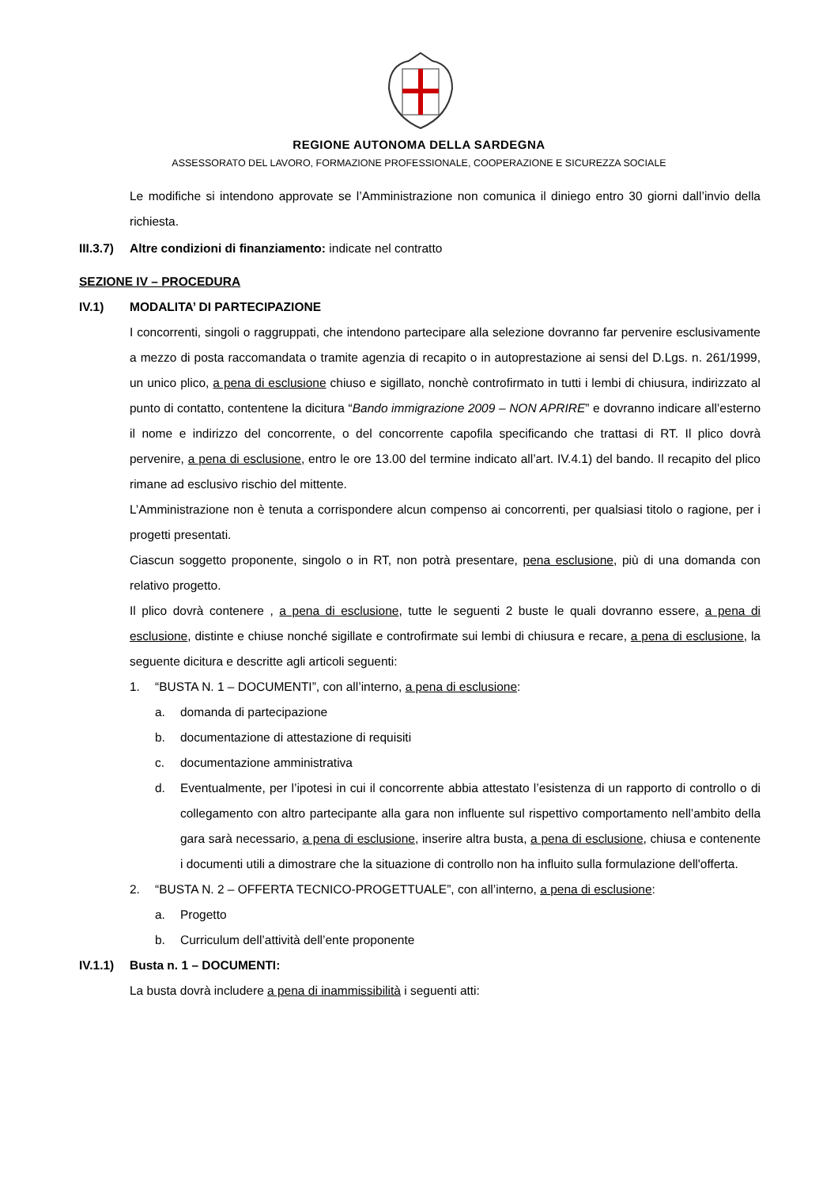REGIONE AUTONOMA DELLA SARDEGNA
ASSESSORATO DEL LAVORO, FORMAZIONE PROFESSIONALE, COOPERAZIONE E SICUREZZA SOCIALE
Le modifiche si intendono approvate se l’Amministrazione non comunica il diniego entro 30 giorni dall’invio della richiesta.
III.3.7) Altre condizioni di finanziamento: indicate nel contratto
SEZIONE IV – PROCEDURA
IV.1) MODALITA’ DI PARTECIPAZIONE
I concorrenti, singoli o raggruppati, che intendono partecipare alla selezione dovranno far pervenire esclusivamente a mezzo di posta raccomandata o tramite agenzia di recapito o in autoprestazione ai sensi del D.Lgs. n. 261/1999, un unico plico, a pena di esclusione chiuso e sigillato, nonchè controfirmato in tutti i lembi di chiusura, indirizzato al punto di contatto, contentene la dicitura “Bando immigrazione 2009 – NON APRIRE” e dovranno indicare all’esterno il nome e indirizzo del concorrente, o del concorrente capofila specificando che trattasi di RT. Il plico dovrà pervenire, a pena di esclusione, entro le ore 13.00 del termine indicato all’art. IV.4.1) del bando. Il recapito del plico rimane ad esclusivo rischio del mittente.
L’Amministrazione non è tenuta a corrispondere alcun compenso ai concorrenti, per qualsiasi titolo o ragione, per i progetti presentati.
Ciascun soggetto proponente, singolo o in RT, non potrà presentare, pena esclusione, più di una domanda con relativo progetto.
Il plico dovrà contenere , a pena di esclusione, tutte le seguenti 2 buste le quali dovranno essere, a pena di esclusione, distinte e chiuse nonché sigillate e controfirmate sui lembi di chiusura e recare, a pena di esclusione, la seguente dicitura e descritte agli articoli seguenti:
1. “BUSTA N. 1 – DOCUMENTI”, con all’interno, a pena di esclusione:
a. domanda di partecipazione
b. documentazione di attestazione di requisiti
c. documentazione amministrativa
d. Eventualmente, per l’ipotesi in cui il concorrente abbia attestato l’esistenza di un rapporto di controllo o di collegamento con altro partecipante alla gara non influente sul rispettivo comportamento nell’ambito della gara sarà necessario, a pena di esclusione, inserire altra busta, a pena di esclusione, chiusa e contenente i documenti utili a dimostrare che la situazione di controllo non ha influito sulla formulazione dell'offerta.
2. “BUSTA N. 2 – OFFERTA TECNICO-PROGETTUALE”, con all’interno, a pena di esclusione:
a. Progetto
b. Curriculum dell’attività dell’ente proponente
IV.1.1) Busta n. 1 – DOCUMENTI:
La busta dovrà includere a pena di inammissibilità i seguenti atti: